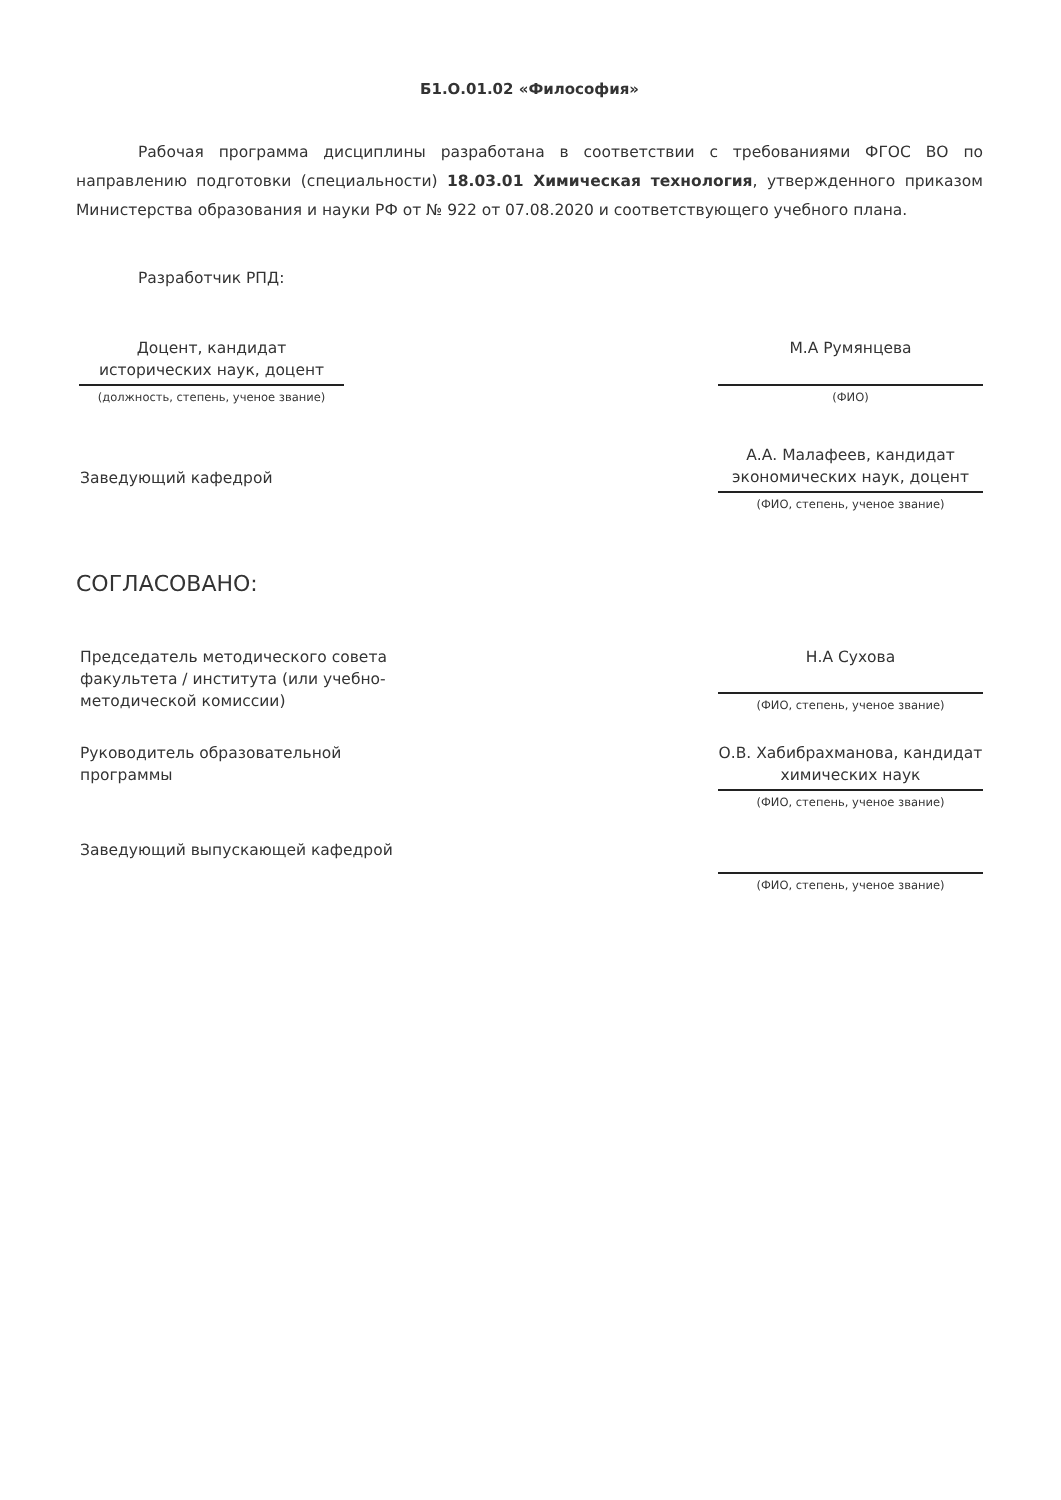Б1.О.01.02 «Философия»
Рабочая программа дисциплины разработана в соответствии с требованиями ФГОС ВО по направлению подготовки (специальности) 18.03.01 Химическая технология, утвержденного приказом Министерства образования и науки РФ от № 922 от 07.08.2020 и соответствующего учебного плана.
Разработчик РПД:
Доцент, кандидат исторических наук, доцент
(должность, степень, ученое звание)
М.А Румянцева
(ФИО)
Заведующий кафедрой
А.А. Малафеев, кандидат экономических наук, доцент
(ФИО, степень, ученое звание)
СОГЛАСОВАНО:
Председатель методического совета факультета / института (или учебно-методической комиссии)
Н.А Сухова
(ФИО, степень, ученое звание)
Руководитель образовательной программы
О.В. Хабибрахманова, кандидат химических наук
(ФИО, степень, ученое звание)
Заведующий выпускающей кафедрой
(ФИО, степень, ученое звание)